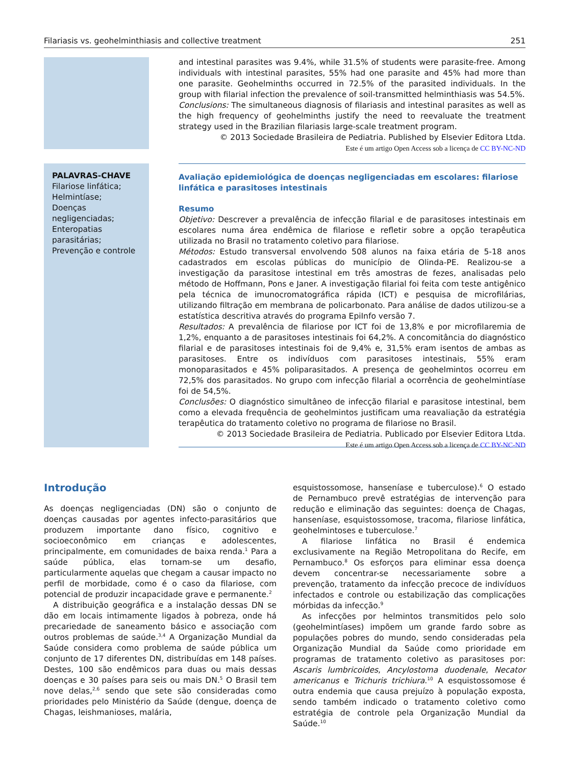Filariasis vs. geohelminthiasis and collective treatment 251
and intestinal parasites was 9.4%, while 31.5% of students were parasite-free. Among individuals with intestinal parasites, 55% had one parasite and 45% had more than one parasite. Geohelminths occurred in 72.5% of the parasited individuals. In the group with filarial infection the prevalence of soil-transmitted helminthiasis was 54.5%.
Conclusions: The simultaneous diagnosis of filariasis and intestinal parasites as well as the high frequency of geohelminths justify the need to reevaluate the treatment strategy used in the Brazilian filariasis large-scale treatment program.
© 2013 Sociedade Brasileira de Pediatria. Published by Elsevier Editora Ltda.
Este é um artigo Open Access sob a licença de CC BY-NC-ND
PALAVRAS-CHAVE
Filariose linfática;
Helmintíase;
Doenças negligenciadas;
Enteropatias parasitárias;
Prevenção e controle
Avaliação epidemiológica de doenças negligenciadas em escolares: filariose linfática e parasitoses intestinais
Resumo
Objetivo: Descrever a prevalência de infecção filarial e de parasitoses intestinais em escolares numa área endêmica de filariose e refletir sobre a opção terapêutica utilizada no Brasil no tratamento coletivo para filariose.
Métodos: Estudo transversal envolvendo 508 alunos na faixa etária de 5-18 anos cadastrados em escolas públicas do município de Olinda-PE. Realizou-se a investigação da parasitose intestinal em três amostras de fezes, analisadas pelo método de Hoffmann, Pons e Janer. A investigação filarial foi feita com teste antigênico pela técnica de imunocromatográfica rápida (ICT) e pesquisa de microfilárias, utilizando filtração em membrana de policarbonato. Para análise de dados utilizou-se a estatística descritiva através do programa EpiInfo versão 7.
Resultados: A prevalência de filariose por ICT foi de 13,8% e por microfilaremia de 1,2%, enquanto a de parasitoses intestinais foi 64,2%. A concomitância do diagnóstico filarial e de parasitoses intestinais foi de 9,4% e, 31,5% eram isentos de ambas as parasitoses. Entre os indivíduos com parasitoses intestinais, 55% eram monoparasitados e 45% poliparasitados. A presença de geohelmintos ocorreu em 72,5% dos parasitados. No grupo com infecção filarial a ocorrência de geohelmintíase foi de 54,5%.
Conclusões: O diagnóstico simultâneo de infecção filarial e parasitose intestinal, bem como a elevada frequência de geohelmintos justificam uma reavaliação da estratégia terapêutica do tratamento coletivo no programa de filariose no Brasil.
© 2013 Sociedade Brasileira de Pediatria. Publicado por Elsevier Editora Ltda.
Este é um artigo Open Access sob a licença de CC BY-NC-ND
Introdução
As doenças negligenciadas (DN) são o conjunto de doenças causadas por agentes infecto-parasitários que produzem importante dano físico, cognitivo e socioeconômico em crianças e adolescentes, principalmente, em comunidades de baixa renda.<sup>1</sup> Para a saúde pública, elas tornam-se um desafio, particularmente aquelas que chegam a causar impacto no perfil de morbidade, como é o caso da filariose, com potencial de produzir incapacidade grave e permanente.<sup>2</sup>
A distribuição geográfica e a instalação dessas DN se dão em locais intimamente ligados à pobreza, onde há precariedade de saneamento básico e associação com outros problemas de saúde.<sup>3,4</sup> A Organização Mundial da Saúde considera como problema de saúde pública um conjunto de 17 diferentes DN, distribuídas em 148 países. Destes, 100 são endêmicos para duas ou mais dessas doenças e 30 países para seis ou mais DN.<sup>5</sup> O Brasil tem nove delas,<sup>2,6</sup> sendo que sete são consideradas como prioridades pelo Ministério da Saúde (dengue, doença de Chagas, leishmanioses, malária,
esquistossomose, hanseníase e tuberculose).<sup>6</sup> O estado de Pernambuco prevê estratégias de intervenção para redução e eliminação das seguintes: doença de Chagas, hanseníase, esquistossomose, tracoma, filariose linfática, geohelmintoses e tuberculose.<sup>7</sup>
A filariose linfática no Brasil é endemica exclusivamente na Região Metropolitana do Recife, em Pernambuco.<sup>8</sup> Os esforços para eliminar essa doença devem concentrar-se necessariamente sobre a prevenção, tratamento da infecção precoce de indivíduos infectados e controle ou estabilização das complicações mórbidas da infecção.<sup>9</sup>
As infecções por helmintos transmitidos pelo solo (geohelmintíases) impõem um grande fardo sobre as populações pobres do mundo, sendo consideradas pela Organização Mundial da Saúde como prioridade em programas de tratamento coletivo as parasitoses por: Ascaris lumbricoides, Ancylostoma duodenale, Necator americanus e Trichuris trichiura.<sup>10</sup> A esquistossomose é outra endemia que causa prejuízo à população exposta, sendo também indicado o tratamento coletivo como estratégia de controle pela Organização Mundial da Saúde.<sup>10</sup>